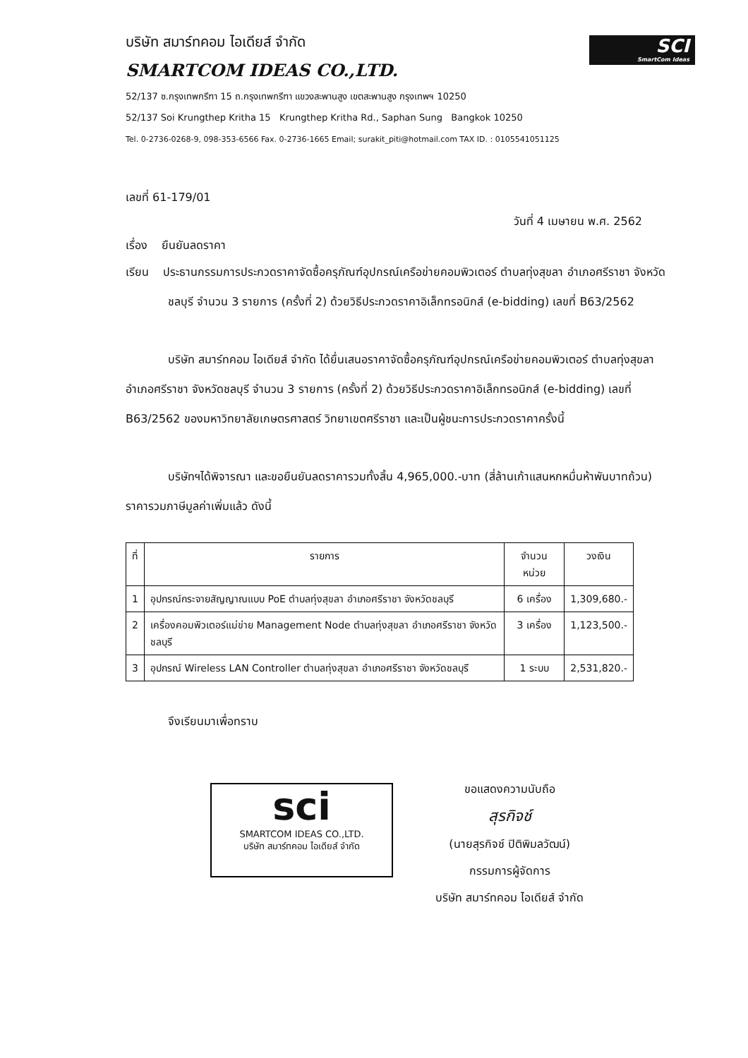SCI
SmartCom Ideas
บริษัท สมาร์ทคอม ไอเดียส์ จำกัด
SMARTCOM IDEAS CO.,LTD.
52/137 ซ.กรุงเทพกรีฑา 15 ถ.กรุงเทพกรีฑา แขวงสะพานสูง เขตสะพานสูง กรุงเทพฯ 10250
52/137 Soi Krungthep Kritha 15 Krungthep Kritha Rd., Saphan Sung Bangkok 10250
Tel. 0-2736-0268-9, 098-353-6566 Fax. 0-2736-1665 Email; surakit_piti@hotmail.com TAX ID. : 0105541051125
เลขที่ 61-179/01
วันที่ 4 เมษายน พ.ศ. 2562
เรื่อง ยืนยันลดราคา
เรียน ประธานกรรมการประกวดราคาจัดซื้อครุภัณฑ์อุปกรณ์เครือข่ายคอมพิวเตอร์ ตำบลทุ่งสุขลา อำเภอศรีราชา จังหวัดชลบุรี จำนวน 3 รายการ (ครั้งที่ 2) ด้วยวิธีประกวดราคาอิเล็กทรอนิกส์ (e-bidding) เลขที่ B63/2562
บริษัท สมาร์ทคอม ไอเดียส์ จำกัด ได้ยื่นเสนอราคาจัดซื้อครุภัณฑ์อุปกรณ์เครือข่ายคอมพิวเตอร์ ตำบลทุ่งสุขลา อำเภอศรีราชา จังหวัดชลบุรี จำนวน 3 รายการ (ครั้งที่ 2) ด้วยวิธีประกวดราคาอิเล็กทรอนิกส์ (e-bidding) เลขที่ B63/2562 ของมหาวิทยาลัยเกษตรศาสตร์ วิทยาเขตศรีราชา และเป็นผู้ชนะการประกวดราคาครั้งนี้
บริษัทฯได้พิจารณา และขอยืนยันลดราคารวมทั้งสิ้น 4,965,000.-บาท (สี่ล้านเก้าแสนหกหมื่นห้าพันบาทถ้วน) ราคารวมภาษีมูลค่าเพิ่มแล้ว ดังนี้
| ที่ | รายการ | จำนวนหน่วย | วงเงิน |
| --- | --- | --- | --- |
| 1 | อุปกรณ์กระจายสัญญาณแบบ PoE ตำบลทุ่งสุขลา อำเภอศรีราชา จังหวัดชลบุรี | 6 เครื่อง | 1,309,680.- |
| 2 | เครื่องคอมพิวเตอร์แม่ข่าย Management Node ตำบลทุ่งสุขลา อำเภอศรีราชา จังหวัดชลบุรี | 3 เครื่อง | 1,123,500.- |
| 3 | อุปกรณ์ Wireless LAN Controller ตำบลทุ่งสุขลา อำเภอศรีราชา จังหวัดชลบุรี | 1 ระบบ | 2,531,820.- |
จึงเรียนมาเพื่อทราบ
sci
SMARTCOM IDEAS CO.,LTD.
บริษัท สมาร์ทคอม ไอเดียส์ จำกัด
ขอแสดงความนับถือ
สุรกิจช์
(นายสุรกิจช์ ปิติพิมลวัฒน์)
กรรมการผู้จัดการ
บริษัท สมาร์ทคอม ไอเดียส์ จำกัด